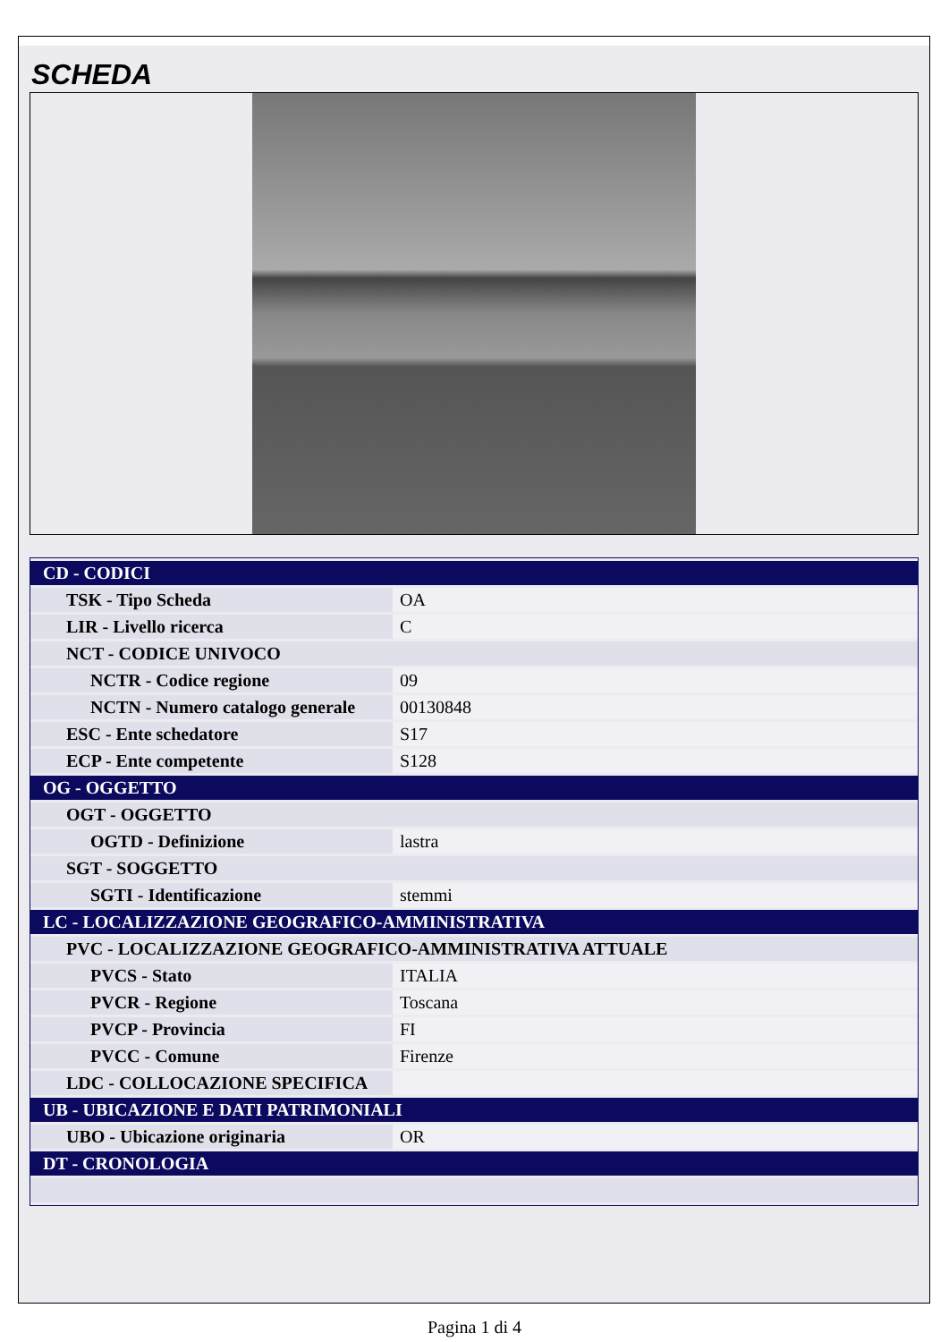SCHEDA
| CD - CODICI | |
| TSK - Tipo Scheda | OA |
| LIR - Livello ricerca | C |
| NCT - CODICE UNIVOCO | |
| NCTR - Codice regione | 09 |
| NCTN - Numero catalogo generale | 00130848 |
| ESC - Ente schedatore | S17 |
| ECP - Ente competente | S128 |
| OG - OGGETTO | |
| OGT - OGGETTO | |
| OGTD - Definizione | lastra |
| SGT - SOGGETTO | |
| SGTI - Identificazione | stemmi |
| LC - LOCALIZZAZIONE GEOGRAFICO-AMMINISTRATIVA | |
| PVC - LOCALIZZAZIONE GEOGRAFICO-AMMINISTRATIVA ATTUALE | |
| PVCS - Stato | ITALIA |
| PVCR - Regione | Toscana |
| PVCP - Provincia | FI |
| PVCC - Comune | Firenze |
| LDC - COLLOCAZIONE SPECIFICA | |
| UB - UBICAZIONE E DATI PATRIMONIALI | |
| UBO - Ubicazione originaria | OR |
| DT - CRONOLOGIA | |
Pagina 1 di 4